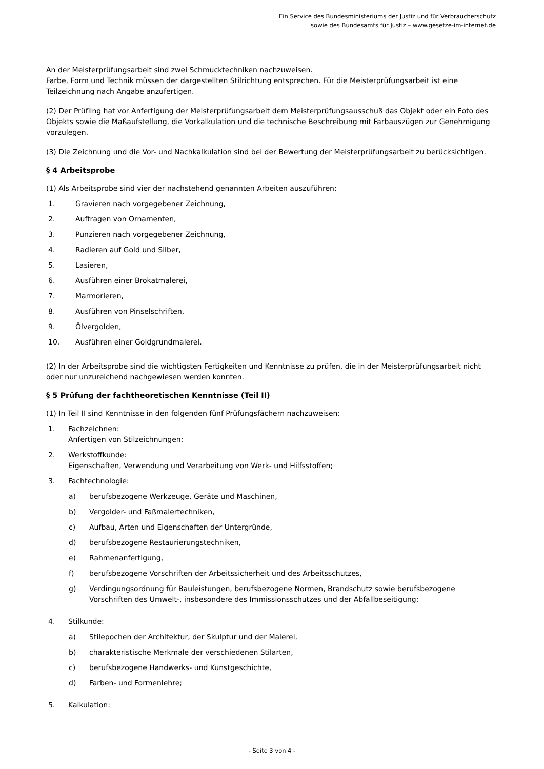Ein Service des Bundesministeriums der Justiz und für Verbraucherschutz
sowie des Bundesamts für Justiz – www.gesetze-im-internet.de
An der Meisterprüfungsarbeit sind zwei Schmucktechniken nachzuweisen.
Farbe, Form und Technik müssen der dargestellten Stilrichtung entsprechen. Für die Meisterprüfungsarbeit ist eine Teilzeichnung nach Angabe anzufertigen.
(2) Der Prüfling hat vor Anfertigung der Meisterprüfungsarbeit dem Meisterprüfungsausschuß das Objekt oder ein Foto des Objekts sowie die Maßaufstellung, die Vorkalkulation und die technische Beschreibung mit Farbauszügen zur Genehmigung vorzulegen.
(3) Die Zeichnung und die Vor- und Nachkalkulation sind bei der Bewertung der Meisterprüfungsarbeit zu berücksichtigen.
§ 4 Arbeitsprobe
(1) Als Arbeitsprobe sind vier der nachstehend genannten Arbeiten auszuführen:
1. Gravieren nach vorgegebener Zeichnung,
2. Auftragen von Ornamenten,
3. Punzieren nach vorgegebener Zeichnung,
4. Radieren auf Gold und Silber,
5. Lasieren,
6. Ausführen einer Brokatmalerei,
7. Marmorieren,
8. Ausführen von Pinselschriften,
9. Ölvergolden,
10. Ausführen einer Goldgrundmalerei.
(2) In der Arbeitsprobe sind die wichtigsten Fertigkeiten und Kenntnisse zu prüfen, die in der Meisterprüfungsarbeit nicht oder nur unzureichend nachgewiesen werden konnten.
§ 5 Prüfung der fachtheoretischen Kenntnisse (Teil II)
(1) In Teil II sind Kenntnisse in den folgenden fünf Prüfungsfächern nachzuweisen:
1. Fachzeichnen:
Anfertigen von Stilzeichnungen;
2. Werkstoffkunde:
Eigenschaften, Verwendung und Verarbeitung von Werk- und Hilfsstoffen;
3. Fachtechnologie:
a) berufsbezogene Werkzeuge, Geräte und Maschinen,
b) Vergolder- und Faßmalertechniken,
c) Aufbau, Arten und Eigenschaften der Untergründe,
d) berufsbezogene Restaurierungstechniken,
e) Rahmenanfertigung,
f) berufsbezogene Vorschriften der Arbeitssicherheit und des Arbeitsschutzes,
g) Verdingungsordnung für Bauleistungen, berufsbezogene Normen, Brandschutz sowie berufsbezogene Vorschriften des Umwelt-, insbesondere des Immissionsschutzes und der Abfallbeseitigung;
4. Stilkunde:
a) Stilepochen der Architektur, der Skulptur und der Malerei,
b) charakteristische Merkmale der verschiedenen Stilarten,
c) berufsbezogene Handwerks- und Kunstgeschichte,
d) Farben- und Formenlehre;
5. Kalkulation:
- Seite 3 von 4 -